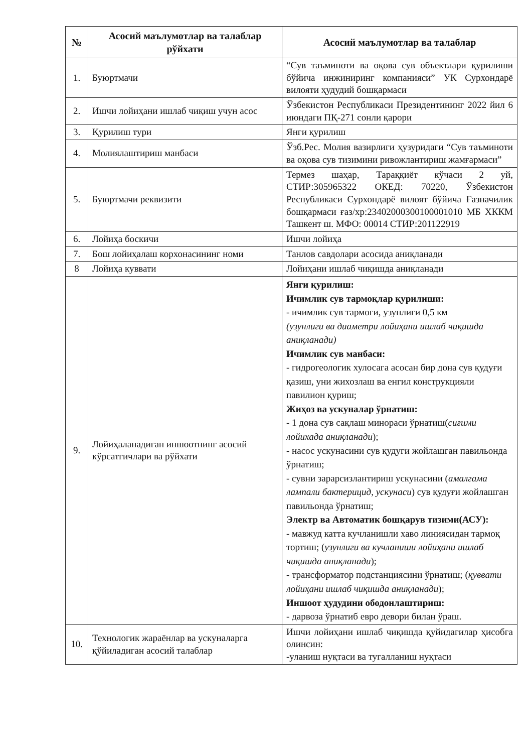| № | Асосий маълумотлар ва талаблар рўйхати | Асосий маълумотлар ва талаблар |
| --- | --- | --- |
| 1. | Буюртмачи | “Сув таъминоти ва оқова сув объектлари қурилиши бўйича инжиниринг компанияси” УК Сурхондарё вилояти ҳудудий бошқармаси |
| 2. | Ишчи лойиҳани ишлаб чиқиш учун асос | Ўзбекистон Республикаси Президентининг 2022 йил 6 июндаги ПҚ-271 сонли қарори |
| 3. | Қурилиш тури | Янги қурилиш |
| 4. | Молиялаштириш манбаси | Ўзб.Рес. Молия вазирлиги ҳузуридаги “Сув таъминоти ва оқова сув тизимини ривожлантириш жамғармаси” |
| 5. | Буюртмачи реквизити | Термез шаҳар, Тараққиёт кўчаси 2 уй, СТИР:305965322 ОКЕД: 70220, Ўзбекистон Республикаси Сурхондарё вилоят бўйича Ғазначилик бошқармаси ғаз/хр:23402000300100001010 МБ ХККМ Ташкент ш. МФО: 00014 СТИР:201122919 |
| 6. | Лойиҳа боскичи | Ишчи лойиҳа |
| 7. | Бош лойиҳалаш корхонасининг номи | Танлов савдолари асосида аниқланади |
| 8 | Лойиҳа куввати | Лойиҳани ишлаб чиқишда аниқланади |
| 9. | Лойиҳаланадиган иншоотнинг асосий кўрсатгичлари ва рўйхати | Янги қурилиш: Ичимлик сув тармоқлар қурилиши: - ичимлик сув тармоғи, узунлиги 0,5 км (узунлиги ва диаметри лойиҳани ишлаб чиқишда аниқланади) Ичимлик сув манбаси: - гидрогеологик хулосага асосан бир дона сув қудуғи қазиш, уни жихозлаш ва енгил конструкцияли павилион қуриш; Жиҳоз ва ускуналар ўрнатиш: - 1 дона сув сақлаш минораси ўрнатиш( сиғими лойихада аниқланади ); - насос ускунасини сув қудуги жойлашган павильонда ўрнатиш; - сувни зарарсизлантириш ускунасини ( амалгама лампали бактерицид, ускунаси ) сув қудуғи жойлашган павильонда ўрнатиш; Электр ва Автоматик бошқарув тизими(АСУ): - мавжуд катта кучланишли хаво линиясидан тармоқ тортиш; ( узунлиги ва кучланиши лойиҳани ишлаб чиқишда аниқланади ); - трансформатор подстанциясини ўрнатиш; ( қуввати лойиҳани ишлаб чиқишда аниқланади ); Иншоот ҳудудини ободонлаштириш: - дарвоза ўрнатиб евро девори билан ўраш. |
| 10. | Технологик жараёнлар ва ускуналарга қўйиладиган асосий талаблар | Ишчи лойиҳани ишлаб чиқишда қуйидагилар ҳисобга олинсин: -уланиш нуқтаси ва тугалланиш нуқтаси |